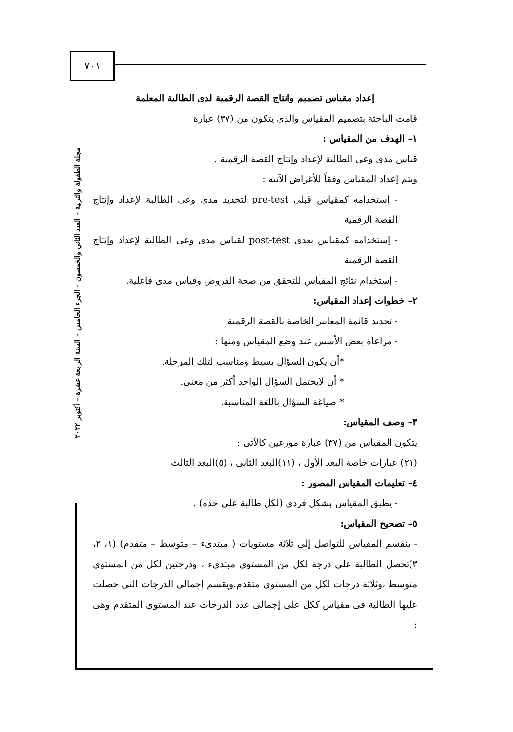٧٠١
مجلة الطفولة والتربية – العدد الثاني والخمسون – الجزء الخامس – السنة الرابعة عشرة – أكتوبر ٢٠٢٢
إعداد مقياس تصميم وانتاج القصة الرقمية لدى الطالبة المعلمة
قامت الباحثة بتصميم المقياس والذى يتكون من (٣٧) عبارة
١– الهدف من المقياس :
قياس مدى وعى الطالبة لإعداد وإنتاج القصة الرقمية .
ويتم إعداد المقياس وفقاً للأغراض الآتيه :
- إستخدامه كمقياس قبلى pre-test لتحديد مدى وعى الطالبة لإعداد وإنتاج القصة الرقمية
- إستخدامه كمقياس بعدى post-test لقياس مدى وعى الطالبة لإعداد وإنتاج القصة الرقمية
- إستخدام نتائج المقياس للتحقق من صحة الفروض وقياس مدى فاعلية.
٢– خطوات إعداد المقياس:
- تحديد قائمة المعايير الخاصة بالقصة الرقمية
- مراعاة بعض الأسس عند وضع المقياس ومنها :
*أن يكون السؤال بسيط ومناسب لتلك المرحلة.
* أن لايحتمل السؤال الواحد أكثر من معنى.
* صياغة السؤال باللغة المناسبة.
٣– وصف المقياس:
يتكون المقياس من (٣٧) عبارة موزعين كالآتى :
(٢١) عبارات خاصة البعد الأول ، (١١)البعد الثانى ، (٥)البعد الثالث
٤– تعليمات المقياس المصور :
- يطبق المقياس بشكل فردى (لكل طالبة على حده) .
٥– تصحيح المقياس:
- ينقسم المقياس للتواصل إلى ثلاثة مستويات ( مبتدىء – متوسط – متقدم) (١، ٢، ٣)تحصل الطالبة على درجة لكل من المستوى مبتدىء ، ودرجتين لكل من المستوى متوسط ،وثلاثة درجات لكل من المستوى متقدم.ويقسم إجمالى الدرجات التى حصلت عليها الطالبة فى مقياس ككل على إجمالى عدد الدرجات عند المستوى المتقدم وهى :